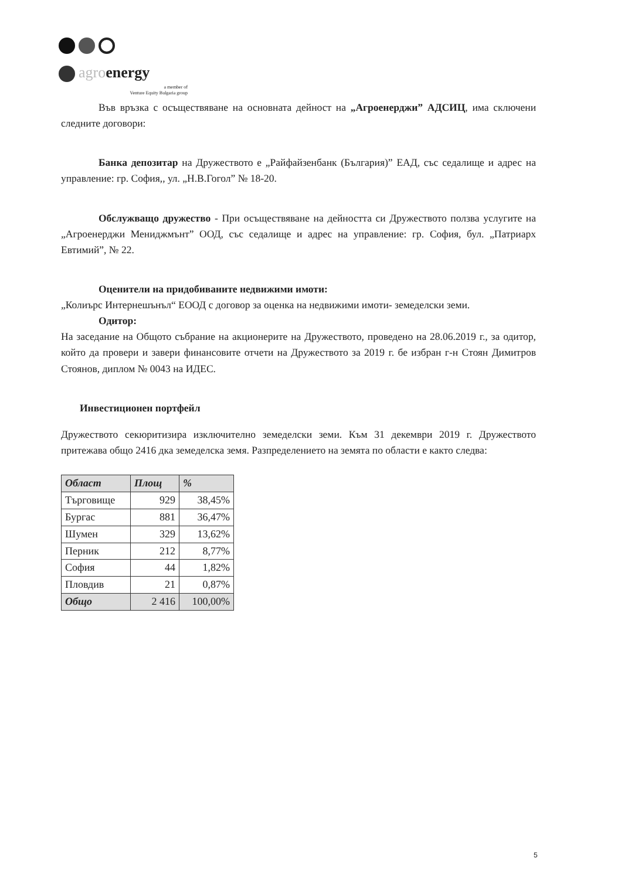agroenergy
a member of
Venture Equity Bulgaria group
Във връзка с осъществяване на основната дейност на „Агроенерджи” АДСИЦ, има сключени следните договори:
Банка депозитар на Дружеството е „Райфайзенбанк (България)” ЕАД, със седалище и адрес на управление: гр. София,, ул. „Н.В.Гогол” № 18-20.
Обслужващо дружество - При осъществяване на дейността си Дружеството ползва услугите на „Агроенерджи Мениджмънт” ООД, със седалище и адрес на управление: гр. София, бул. „Патриарх Евтимий”, № 22.
Оценители на придобиваните недвижими имоти:
„Колиърс Интернешънъл“ ЕООД с договор за оценка на недвижими имоти- земеделски земи.
Одитор:
На заседание на Общото събрание на акционерите на Дружеството, проведено на 28.06.2019 г., за одитор, който да провери и завери финансовите отчети на Дружеството за 2019 г. бе избран г-н Стоян Димитров Стоянов, диплом № 0043 на ИДЕС.
Инвестиционен портфейл
Дружеството секюритизира изключително земеделски земи. Към 31 декември 2019 г. Дружеството притежава общо 2416 дка земеделска земя. Разпределението на земята по области е както следва:
| Област | Площ | % |
| --- | --- | --- |
| Търговище | 929 | 38,45% |
| Бургас | 881 | 36,47% |
| Шумен | 329 | 13,62% |
| Перник | 212 | 8,77% |
| София | 44 | 1,82% |
| Пловдив | 21 | 0,87% |
| Общо | 2 416 | 100,00% |
5